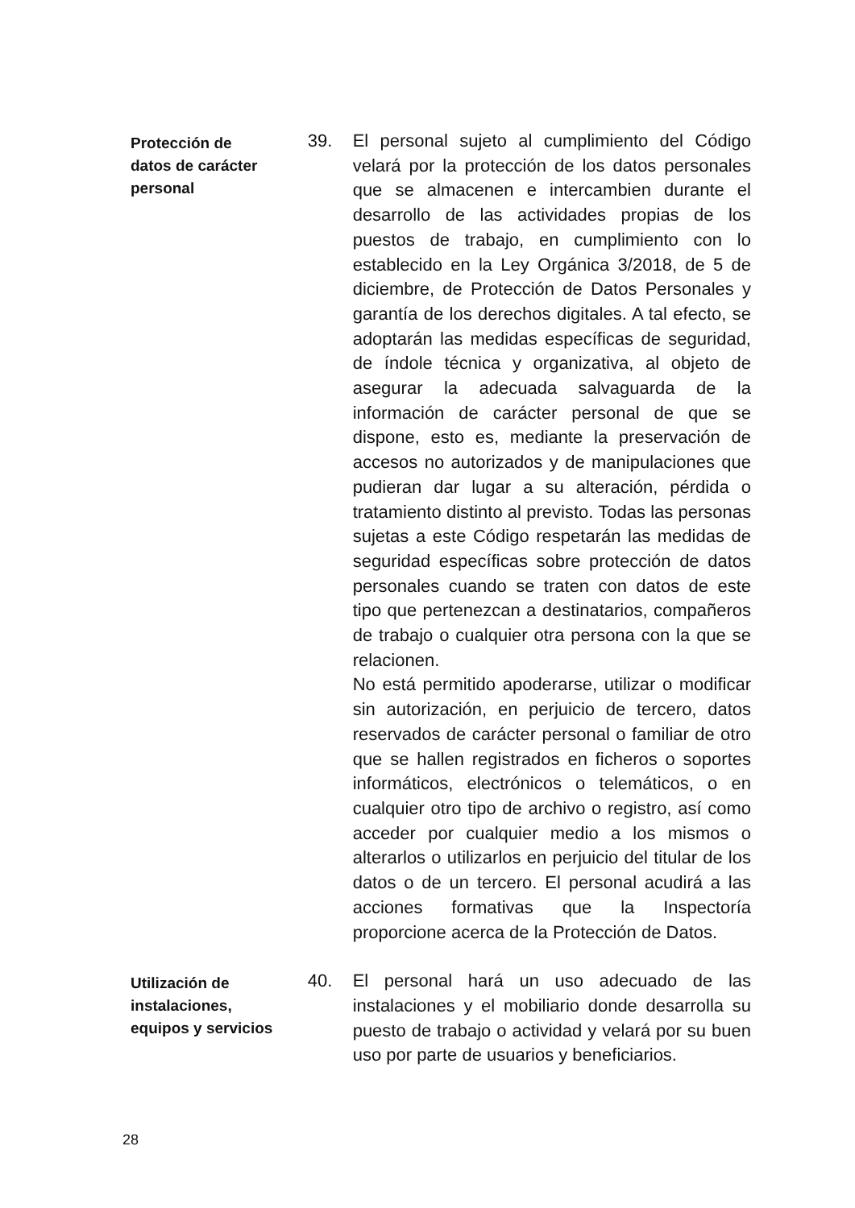Protección de
datos de carácter
personal
39. El personal sujeto al cumplimiento del Código velará por la protección de los datos personales que se almacenen e intercambien durante el desarrollo de las actividades propias de los puestos de trabajo, en cumplimiento con lo establecido en la Ley Orgánica 3/2018, de 5 de diciembre, de Protección de Datos Personales y garantía de los derechos digitales. A tal efecto, se adoptarán las medidas específicas de seguridad, de índole técnica y organizativa, al objeto de asegurar la adecuada salvaguarda de la información de carácter personal de que se dispone, esto es, mediante la preservación de accesos no autorizados y de manipulaciones que pudieran dar lugar a su alteración, pérdida o tratamiento distinto al previsto. Todas las personas sujetas a este Código respetarán las medidas de seguridad específicas sobre protección de datos personales cuando se traten con datos de este tipo que pertenezcan a destinatarios, compañeros de trabajo o cualquier otra persona con la que se relacionen.
No está permitido apoderarse, utilizar o modificar sin autorización, en perjuicio de tercero, datos reservados de carácter personal o familiar de otro que se hallen registrados en ficheros o soportes informáticos, electrónicos o telemáticos, o en cualquier otro tipo de archivo o registro, así como acceder por cualquier medio a los mismos o alterarlos o utilizarlos en perjuicio del titular de los datos o de un tercero. El personal acudirá a las acciones formativas que la Inspectoría proporcione acerca de la Protección de Datos.
Utilización de
instalaciones,
equipos y servicios
40. El personal hará un uso adecuado de las instalaciones y el mobiliario donde desarrolla su puesto de trabajo o actividad y velará por su buen uso por parte de usuarios y beneficiarios.
28